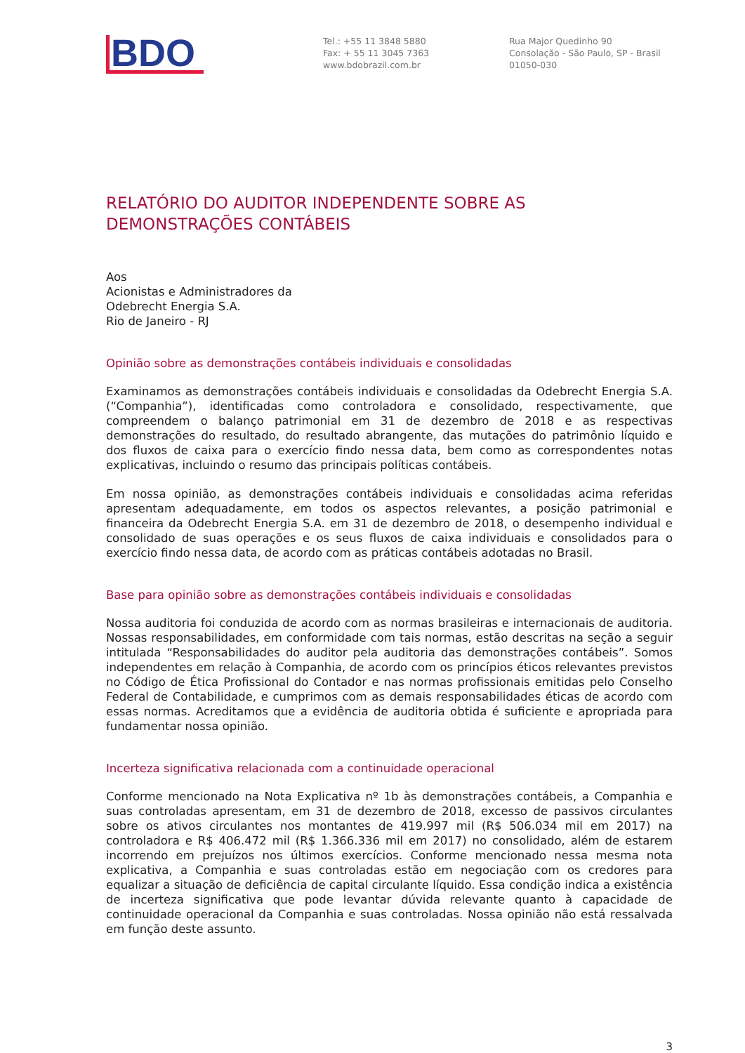BDO
Tel.: +55 11 3848 5880
Fax: + 55 11 3045 7363
www.bdobrazil.com.br
Rua Major Quedinho 90
Consolação - São Paulo, SP - Brasil
01050-030
RELATÓRIO DO AUDITOR INDEPENDENTE SOBRE AS DEMONSTRAÇÕES CONTÁBEIS
Aos
Acionistas e Administradores da
Odebrecht Energia S.A.
Rio de Janeiro - RJ
Opinião sobre as demonstrações contábeis individuais e consolidadas
Examinamos as demonstrações contábeis individuais e consolidadas da Odebrecht Energia S.A. (“Companhia”), identificadas como controladora e consolidado, respectivamente, que compreendem o balanço patrimonial em 31 de dezembro de 2018 e as respectivas demonstrações do resultado, do resultado abrangente, das mutações do patrimônio líquido e dos fluxos de caixa para o exercício findo nessa data, bem como as correspondentes notas explicativas, incluindo o resumo das principais políticas contábeis.
Em nossa opinião, as demonstrações contábeis individuais e consolidadas acima referidas apresentam adequadamente, em todos os aspectos relevantes, a posição patrimonial e financeira da Odebrecht Energia S.A. em 31 de dezembro de 2018, o desempenho individual e consolidado de suas operações e os seus fluxos de caixa individuais e consolidados para o exercício findo nessa data, de acordo com as práticas contábeis adotadas no Brasil.
Base para opinião sobre as demonstrações contábeis individuais e consolidadas
Nossa auditoria foi conduzida de acordo com as normas brasileiras e internacionais de auditoria. Nossas responsabilidades, em conformidade com tais normas, estão descritas na seção a seguir intitulada “Responsabilidades do auditor pela auditoria das demonstrações contábeis”. Somos independentes em relação à Companhia, de acordo com os princípios éticos relevantes previstos no Código de Ética Profissional do Contador e nas normas profissionais emitidas pelo Conselho Federal de Contabilidade, e cumprimos com as demais responsabilidades éticas de acordo com essas normas. Acreditamos que a evidência de auditoria obtida é suficiente e apropriada para fundamentar nossa opinião.
Incerteza significativa relacionada com a continuidade operacional
Conforme mencionado na Nota Explicativa nº 1b às demonstrações contábeis, a Companhia e suas controladas apresentam, em 31 de dezembro de 2018, excesso de passivos circulantes sobre os ativos circulantes nos montantes de 419.997 mil (R$ 506.034 mil em 2017) na controladora e R$ 406.472 mil (R$ 1.366.336 mil em 2017) no consolidado, além de estarem incorrendo em prejuízos nos últimos exercícios. Conforme mencionado nessa mesma nota explicativa, a Companhia e suas controladas estão em negociação com os credores para equalizar a situação de deficiência de capital circulante líquido. Essa condição indica a existência de incerteza significativa que pode levantar dúvida relevante quanto à capacidade de continuidade operacional da Companhia e suas controladas. Nossa opinião não está ressalvada em função deste assunto.
3